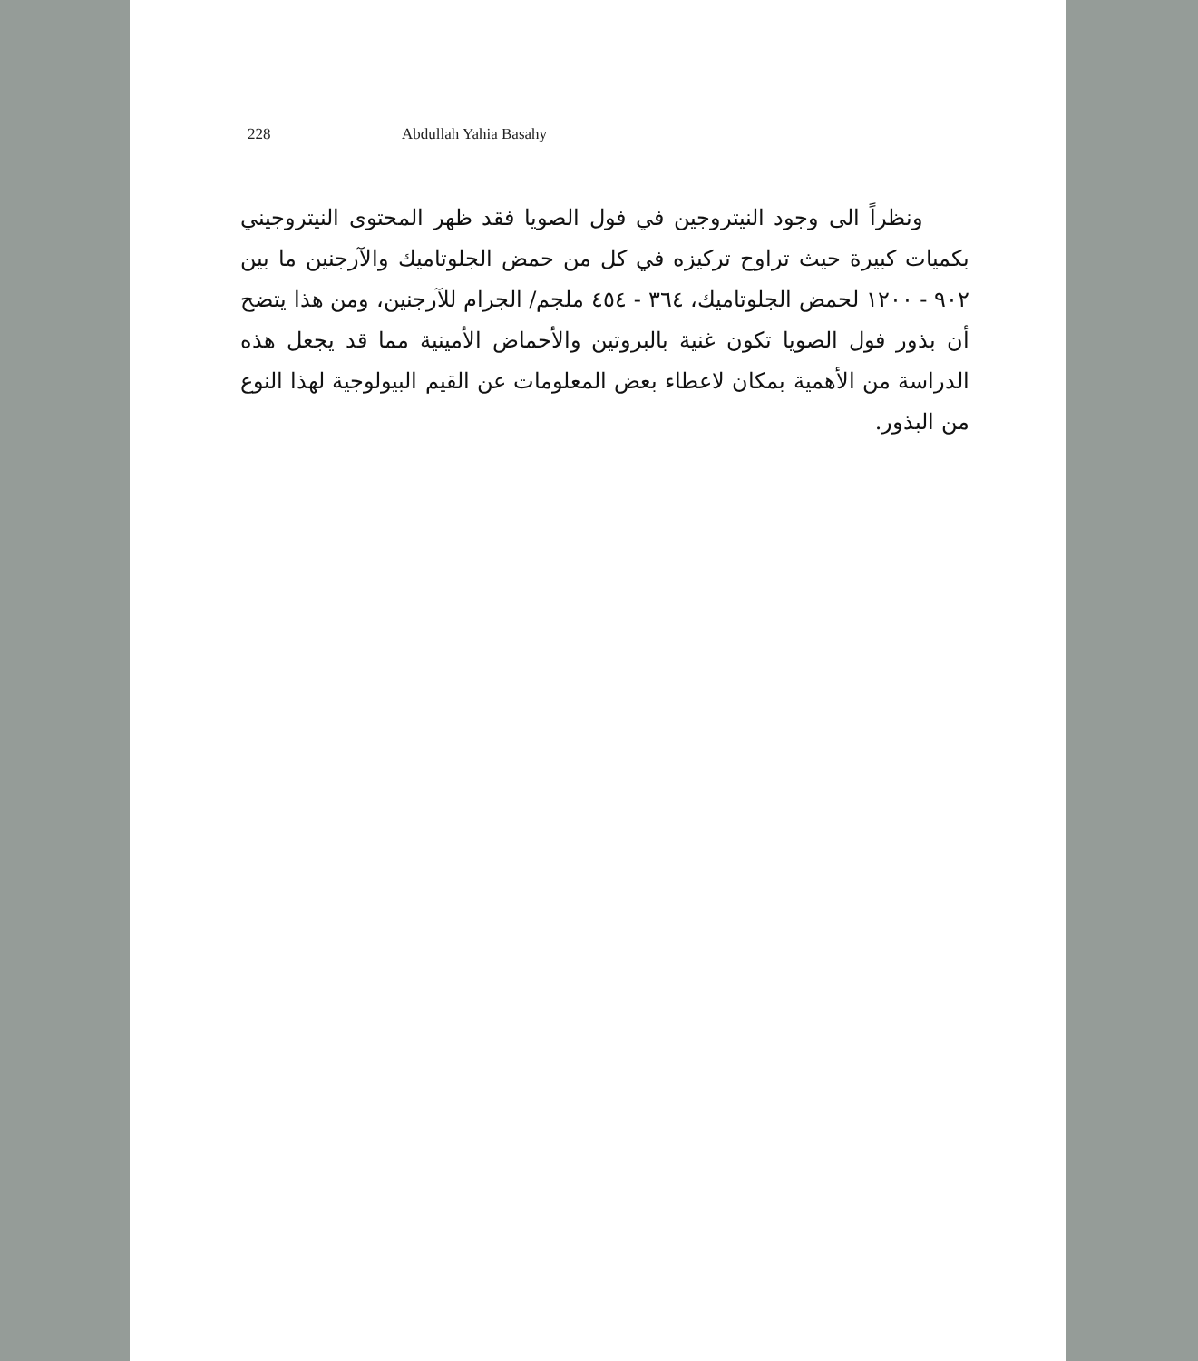228 Abdullah Yahia Basahy
ونظراً الى وجود النيتروجين في فول الصويا فقد ظهر المحتوى النيتروجيني بكميات كبيرة حيث تراوح تركيزه في كل من حمض الجلوتاميك والآرجنين ما بين ٩٠٢ - ١٢٠٠ لحمض الجلوتاميك، ٣٦٤ - ٤٥٤ ملجم/ الجرام للآرجنين، ومن هذا يتضح أن بذور فول الصويا تكون غنية بالبروتين والأحماض الأمينية مما قد يجعل هذه الدراسة من الأهمية بمكان لاعطاء بعض المعلومات عن القيم البيولوجية لهذا النوع من البذور.